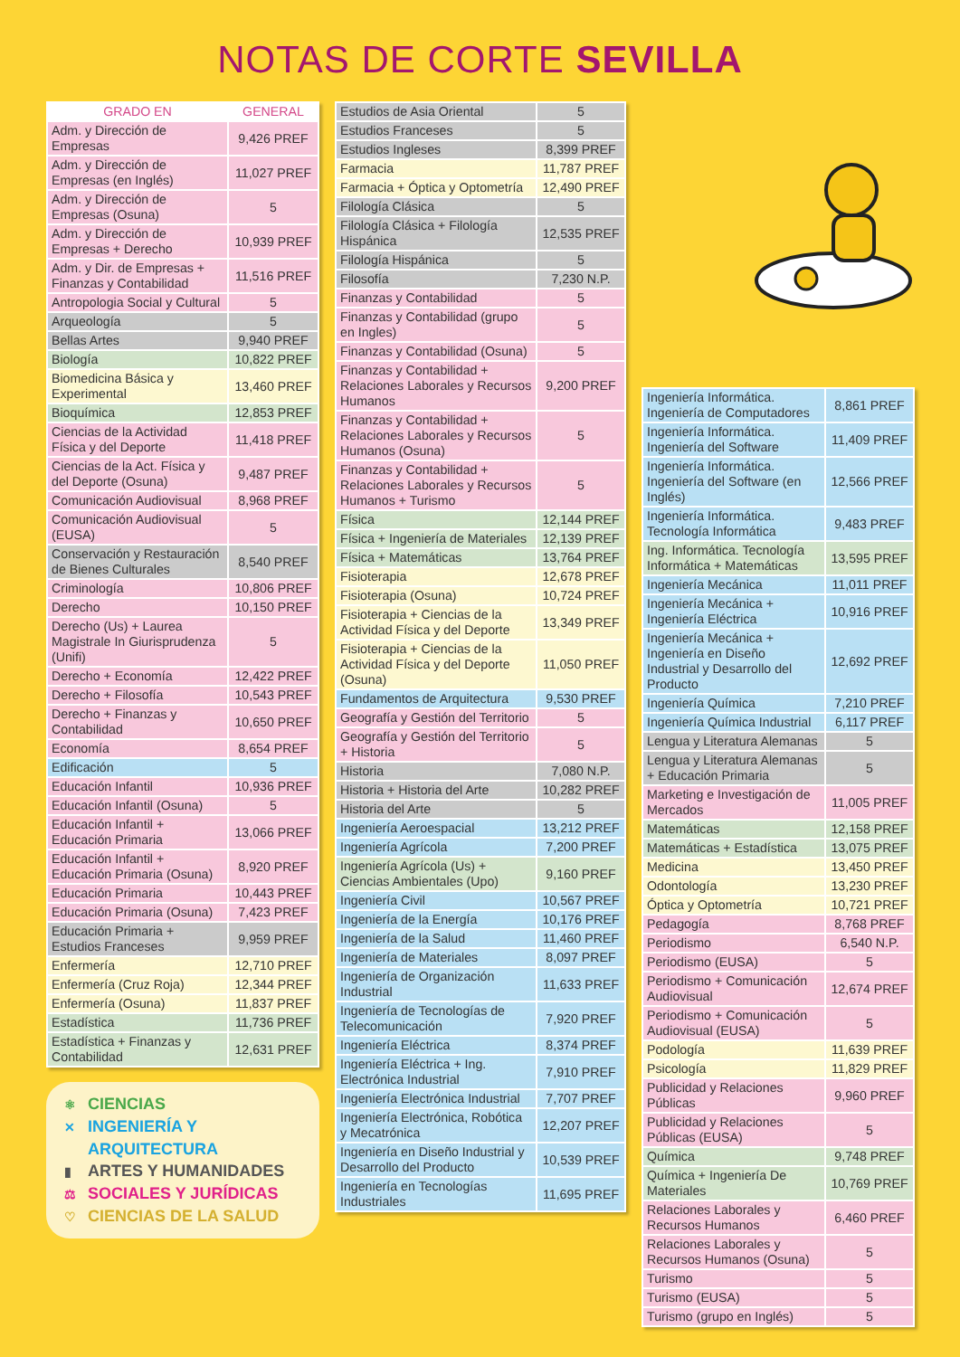NOTAS DE CORTE SEVILLA
| GRADO EN | GENERAL |
| --- | --- |
| Adm. y Dirección de Empresas | 9,426 PREF |
| Adm. y Dirección de Empresas (en Inglés) | 11,027 PREF |
| Adm. y Dirección de Empresas (Osuna) | 5 |
| Adm. y Dirección de Empresas + Derecho | 10,939 PREF |
| Adm. y Dir. de Empresas + Finanzas y Contabilidad | 11,516 PREF |
| Antropologia Social y Cultural | 5 |
| Arqueología | 5 |
| Bellas Artes | 9,940 PREF |
| Biología | 10,822 PREF |
| Biomedicina Básica y Experimental | 13,460 PREF |
| Bioquímica | 12,853 PREF |
| Ciencias de la Actividad Física y del Deporte | 11,418 PREF |
| Ciencias de la Act. Física y del Deporte (Osuna) | 9,487 PREF |
| Comunicación Audiovisual | 8,968 PREF |
| Comunicación Audiovisual (EUSA) | 5 |
| Conservación y Restauración de Bienes Culturales | 8,540 PREF |
| Criminología | 10,806 PREF |
| Derecho | 10,150 PREF |
| Derecho (Us) + Laurea Magistrale In Giurisprudenza (Unifi) | 5 |
| Derecho + Economía | 12,422 PREF |
| Derecho + Filosofía | 10,543 PREF |
| Derecho + Finanzas y Contabilidad | 10,650 PREF |
| Economía | 8,654 PREF |
| Edificación | 5 |
| Educación Infantil | 10,936 PREF |
| Educación Infantil (Osuna) | 5 |
| Educación Infantil + Educación Primaria | 13,066 PREF |
| Educación Infantil + Educación Primaria (Osuna) | 8,920 PREF |
| Educación Primaria | 10,443 PREF |
| Educación Primaria (Osuna) | 7,423 PREF |
| Educación Primaria + Estudios Franceses | 9,959 PREF |
| Enfermería | 12,710 PREF |
| Enfermería (Cruz Roja) | 12,344 PREF |
| Enfermería (Osuna) | 11,837 PREF |
| Estadística | 11,736 PREF |
| Estadística + Finanzas y Contabilidad | 12,631 PREF |
⚛ CIENCIAS
✕ INGENIERÍA Y
ARQUITECTURA
▮ ARTES Y HUMANIDADES
⚖ SOCIALES Y JURÍDICAS
♡ CIENCIAS DE LA SALUD
| Estudios de Asia Oriental | 5 |
| Estudios Franceses | 5 |
| Estudios Ingleses | 8,399 PREF |
| Farmacia | 11,787 PREF |
| Farmacia + Óptica y Optometría | 12,490 PREF |
| Filología Clásica | 5 |
| Filología Clásica + Filología Hispánica | 12,535 PREF |
| Filología Hispánica | 5 |
| Filosofía | 7,230 N.P. |
| Finanzas y Contabilidad | 5 |
| Finanzas y Contabilidad (grupo en Ingles) | 5 |
| Finanzas y Contabilidad (Osuna) | 5 |
| Finanzas y Contabilidad + Relaciones Laborales y Recursos Humanos | 9,200 PREF |
| Finanzas y Contabilidad + Relaciones Laborales y Recursos Humanos (Osuna) | 5 |
| Finanzas y Contabilidad + Relaciones Laborales y Recursos Humanos + Turismo | 5 |
| Física | 12,144 PREF |
| Física + Ingeniería de Materiales | 12,139 PREF |
| Física + Matemáticas | 13,764 PREF |
| Fisioterapia | 12,678 PREF |
| Fisioterapia (Osuna) | 10,724 PREF |
| Fisioterapia + Ciencias de la Actividad Física y del Deporte | 13,349 PREF |
| Fisioterapia + Ciencias de la Actividad Física y del Deporte (Osuna) | 11,050 PREF |
| Fundamentos de Arquitectura | 9,530 PREF |
| Geografía y Gestión del Territorio | 5 |
| Geografía y Gestión del Territorio + Historia | 5 |
| Historia | 7,080 N.P. |
| Historia + Historia del Arte | 10,282 PREF |
| Historia del Arte | 5 |
| Ingeniería Aeroespacial | 13,212 PREF |
| Ingeniería Agrícola | 7,200 PREF |
| Ingeniería Agrícola (Us) + Ciencias Ambientales (Upo) | 9,160 PREF |
| Ingeniería Civil | 10,567 PREF |
| Ingeniería de la Energía | 10,176 PREF |
| Ingeniería de la Salud | 11,460 PREF |
| Ingeniería de Materiales | 8,097 PREF |
| Ingeniería de Organización Industrial | 11,633 PREF |
| Ingeniería de Tecnologías de Telecomunicación | 7,920 PREF |
| Ingeniería Eléctrica | 8,374 PREF |
| Ingeniería Eléctrica + Ing. Electrónica Industrial | 7,910 PREF |
| Ingeniería Electrónica Industrial | 7,707 PREF |
| Ingeniería Electrónica, Robótica y Mecatrónica | 12,207 PREF |
| Ingeniería en Diseño Industrial y Desarrollo del Producto | 10,539 PREF |
| Ingeniería en Tecnologías Industriales | 11,695 PREF |
| Ingeniería Informática. Ingeniería de Computadores | 8,861 PREF |
| Ingeniería Informática. Ingeniería del Software | 11,409 PREF |
| Ingeniería Informática. Ingeniería del Software (en Inglés) | 12,566 PREF |
| Ingeniería Informática. Tecnología Informática | 9,483 PREF |
| Ing. Informática. Tecnología Informática + Matemáticas | 13,595 PREF |
| Ingeniería Mecánica | 11,011 PREF |
| Ingeniería Mecánica + Ingeniería Eléctrica | 10,916 PREF |
| Ingeniería Mecánica + Ingeniería en Diseño Industrial y Desarrollo del Producto | 12,692 PREF |
| Ingeniería Química | 7,210 PREF |
| Ingeniería Química Industrial | 6,117 PREF |
| Lengua y Literatura Alemanas | 5 |
| Lengua y Literatura Alemanas + Educación Primaria | 5 |
| Marketing e Investigación de Mercados | 11,005 PREF |
| Matemáticas | 12,158 PREF |
| Matemáticas + Estadística | 13,075 PREF |
| Medicina | 13,450 PREF |
| Odontología | 13,230 PREF |
| Óptica y Optometría | 10,721 PREF |
| Pedagogía | 8,768 PREF |
| Periodismo | 6,540 N.P. |
| Periodismo (EUSA) | 5 |
| Periodismo + Comunicación Audiovisual | 12,674 PREF |
| Periodismo + Comunicación Audiovisual (EUSA) | 5 |
| Podología | 11,639 PREF |
| Psicología | 11,829 PREF |
| Publicidad y Relaciones Públicas | 9,960 PREF |
| Publicidad y Relaciones Públicas (EUSA) | 5 |
| Química | 9,748 PREF |
| Química + Ingeniería De Materiales | 10,769 PREF |
| Relaciones Laborales y Recursos Humanos | 6,460 PREF |
| Relaciones Laborales y Recursos Humanos (Osuna) | 5 |
| Turismo | 5 |
| Turismo (EUSA) | 5 |
| Turismo (grupo en Inglés) | 5 |